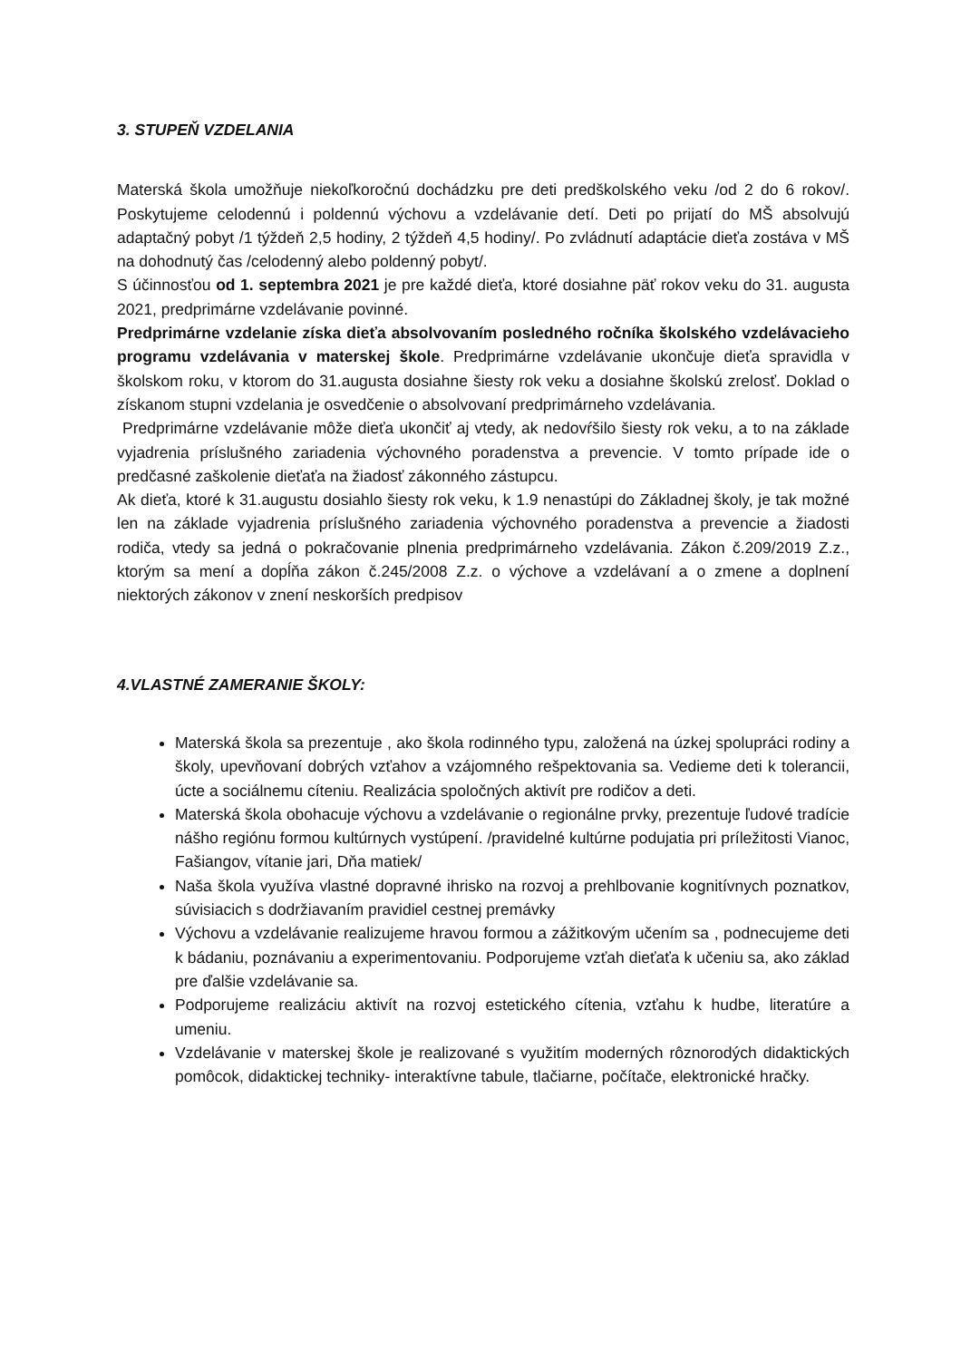3. STUPEŇ VZDELANIA
Materská škola umožňuje niekoľkoročnú dochádzku pre deti predškolského veku /od 2 do 6 rokov/. Poskytujeme celodennú i poldennú výchovu a vzdelávanie detí. Deti po prijatí do MŠ absolvujú adaptačný pobyt /1 týždeň 2,5 hodiny, 2 týždeň 4,5 hodiny/. Po zvládnutí adaptácie dieťa zostáva v MŠ na dohodnutý čas /celodenný alebo poldenný pobyt/.
S účinnosťou od 1. septembra 2021 je pre každé dieťa, ktoré dosiahne päť rokov veku do 31. augusta 2021, predprimárne vzdelávanie povinné.
Predprimárne vzdelanie získa dieťa absolvovaním posledného ročníka školského vzdelávacieho programu vzdelávania v materskej škole. Predprimárne vzdelávanie ukončuje dieťa spravidla v školskom roku, v ktorom do 31.augusta dosiahne šiesty rok veku a dosiahne školskú zrelosť. Doklad o získanom stupni vzdelania je osvedčenie o absolvovaní predprimárneho vzdelávania.
Predprimárne vzdelávanie môže dieťa ukončiť aj vtedy, ak nedovŕšilo šiesty rok veku, a to na základe vyjadrenia príslušného zariadenia výchovného poradenstva a prevencie. V tomto prípade ide o predčasné zaškolenie dieťaťa na žiadosť zákonného zástupcu.
Ak dieťa, ktoré k 31.augustu dosiahlo šiesty rok veku, k 1.9 nenastúpi do Základnej školy, je tak možné len na základe vyjadrenia príslušného zariadenia výchovného poradenstva a prevencie a žiadosti rodiča, vtedy sa jedná o pokračovanie plnenia predprimárneho vzdelávania. Zákon č.209/2019 Z.z., ktorým sa mení a dopĺňa zákon č.245/2008 Z.z. o výchove a vzdelávaní a o zmene a doplnení niektorých zákonov v znení neskorších predpisov
4.VLASTNÉ ZAMERANIE ŠKOLY:
Materská škola sa prezentuje , ako škola rodinného typu, založená na úzkej spolupráci rodiny a školy, upevňovaní dobrých vzťahov a vzájomného rešpektovania sa. Vedieme deti k tolerancii, úcte a sociálnemu cíteniu. Realizácia spoločných aktivít pre rodičov a deti.
Materská škola obohacuje výchovu a vzdelávanie o regionálne prvky, prezentuje ľudové tradície nášho regiónu formou kultúrnych vystúpení. /pravidelné kultúrne podujatia pri príležitosti Vianoc, Fašiangov, vítanie jari, Dňa matiek/
Naša škola využíva vlastné dopravné ihrisko na rozvoj a prehlbovanie kognitívnych poznatkov, súvisiacich s dodržiavaním pravidiel cestnej premávky
Výchovu a vzdelávanie realizujeme hravou formou a zážitkovým učením sa , podnecujeme deti k bádaniu, poznávaniu a experimentovaniu. Podporujeme vzťah dieťaťa k učeniu sa, ako základ pre ďalšie vzdelávanie sa.
Podporujeme realizáciu aktivít na rozvoj estetického cítenia, vzťahu k hudbe, literatúre a umeniu.
Vzdelávanie v materskej škole je realizované s využitím moderných rôznorodých didaktických pomôcok, didaktickej techniky- interaktívne tabule, tlačiarne, počítače, elektronické hračky.